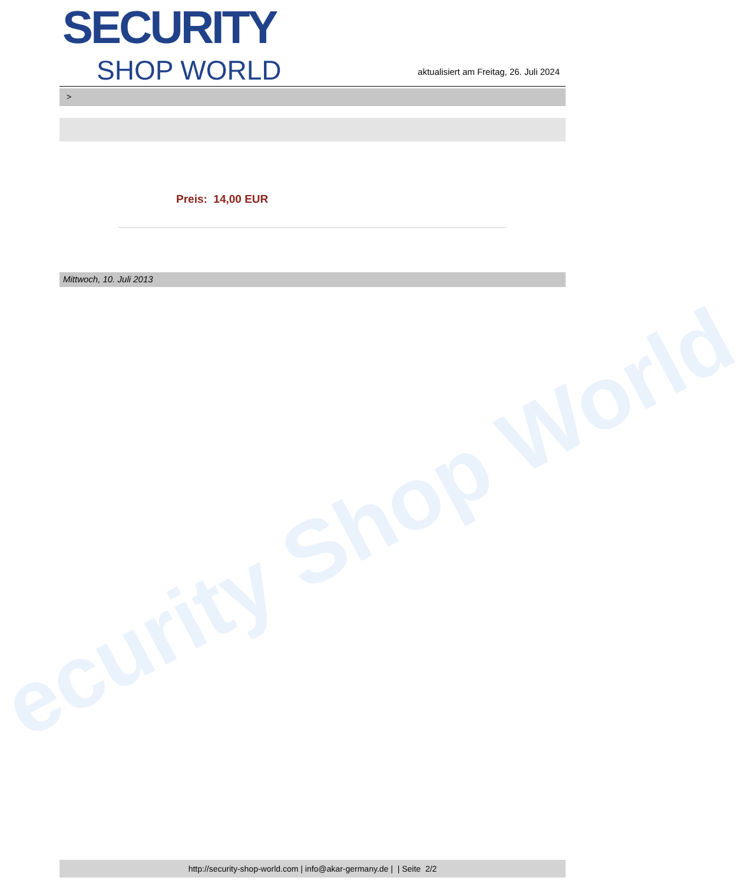ecurity Shop World
SECURITY
SHOP WORLD
aktualisiert am Freitag, 26. Juli 2024
>
Preis: 14,00 EUR
Mittwoch, 10. Juli 2013
http://security-shop-world.com | info@akar-germany.de | | Seite 2/2